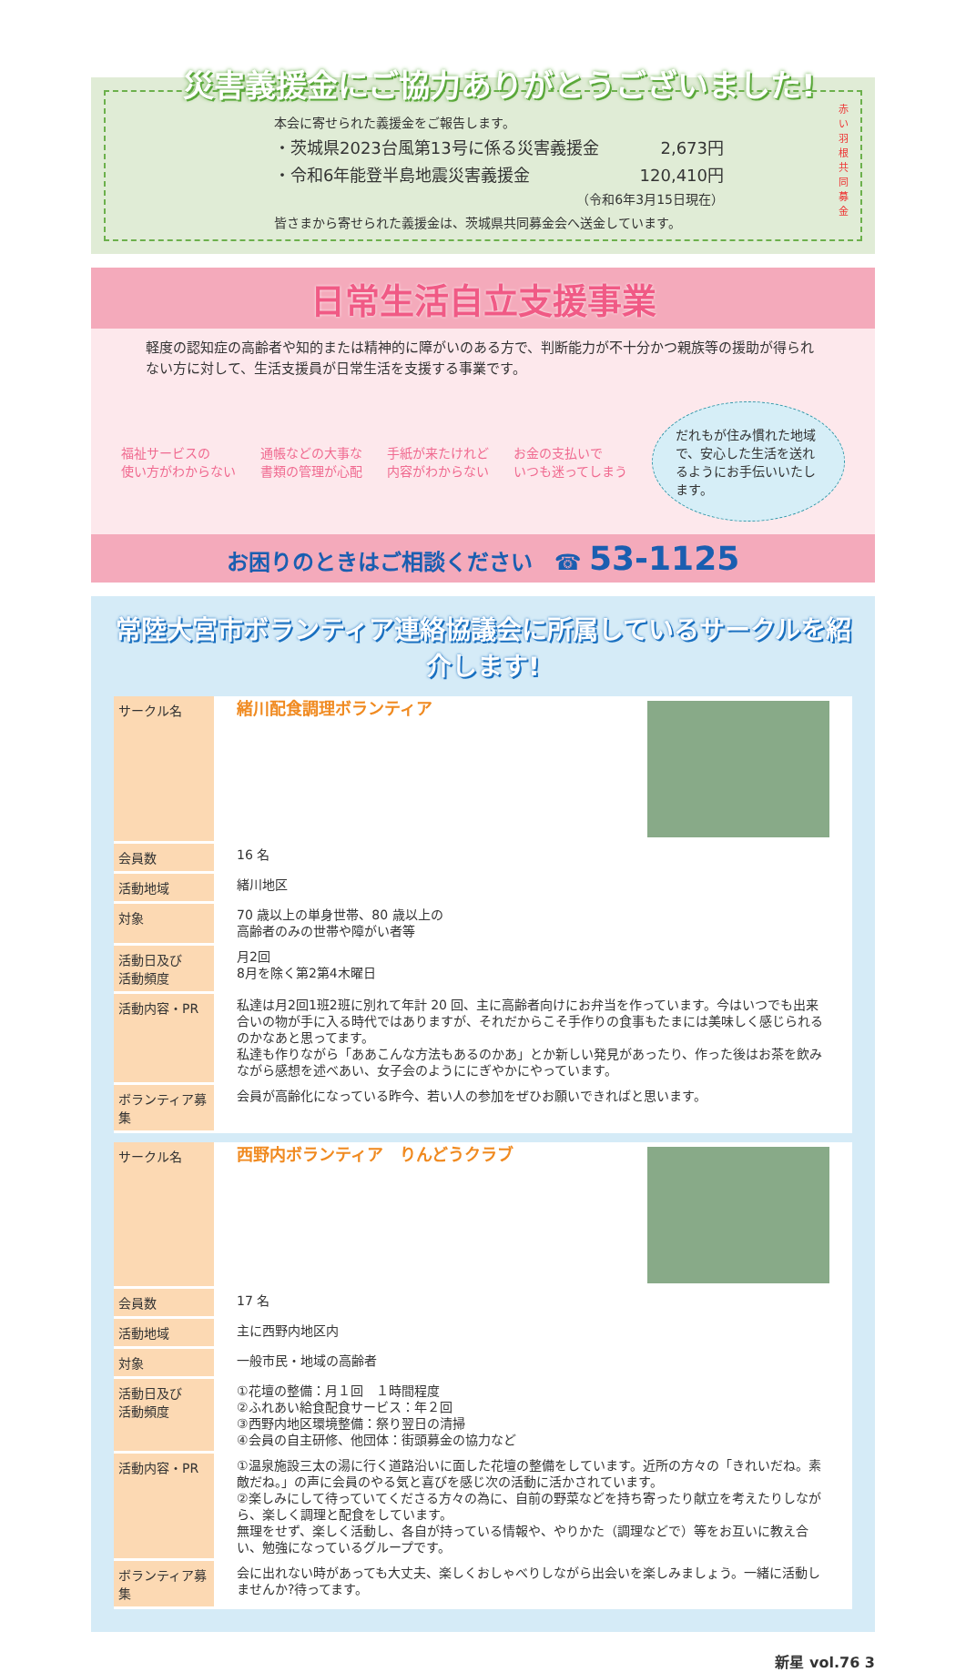災害義援金にご協力ありがとうございました!
本会に寄せられた義援金をご報告します。
・茨城県2023台風第13号に係る災害義援金 2,673円
・令和6年能登半島地震災害義援金 120,410円
（令和6年3月15日現在）
皆さまから寄せられた義援金は、茨城県共同募金会へ送金しています。
赤い羽根共同募金
日常生活自立支援事業
軽度の認知症の高齢者や知的または精神的に障がいのある方で、判断能力が不十分かつ親族等の援助が得られない方に対して、生活支援員が日常生活を支援する事業です。
福祉サービスの
使い方がわからない 通帳などの大事な
書類の管理が心配 手紙が来たけれど
内容がわからない お金の支払いで
いつも迷ってしまう
だれもが住み慣れた地域で、安心した生活を送れるようにお手伝いいたします。
お困りのときはご相談ください　☎ 53-1125
常陸大宮市ボランティア連絡協議会に所属しているサークルを紹介します!
| サークル名 | 緒川配食調理ボランティア |
| 会員数 | 16 名 |
| 活動地域 | 緒川地区 |
| 対象 | 70 歳以上の単身世帯、80 歳以上の 高齢者のみの世帯や障がい者等 |
| 活動日及び 活動頻度 | 月2回 8月を除く第2第4木曜日 |
| 活動内容・PR | 私達は月2回1班2班に別れて年計 20 回、主に高齢者向けにお弁当を作っています。今はいつでも出来合いの物が手に入る時代ではありますが、それだからこそ手作りの食事もたまには美味しく感じられるのかなあと思ってます。 私達も作りながら「ああこんな方法もあるのかあ」とか新しい発見があったり、作った後はお茶を飲みながら感想を述べあい、女子会のようににぎやかにやっています。 |
| ボランティア募集 | 会員が高齢化になっている昨今、若い人の参加をぜひお願いできればと思います。 |
| サークル名 | 西野内ボランティア りんどうクラブ |
| 会員数 | 17 名 |
| 活動地域 | 主に西野内地区内 |
| 対象 | 一般市民・地域の高齢者 |
| 活動日及び 活動頻度 | ①花壇の整備：月１回 １時間程度 ②ふれあい給食配食サービス：年２回 ③西野内地区環境整備：祭り翌日の清掃 ④会員の自主研修、他団体：街頭募金の協力など |
| 活動内容・PR | ①温泉施設三太の湯に行く道路沿いに面した花壇の整備をしています。近所の方々の「きれいだね。素敵だね。」の声に会員のやる気と喜びを感じ次の活動に活かされています。 ②楽しみにして待っていてくださる方々の為に、自前の野菜などを持ち寄ったり献立を考えたりしながら、楽しく調理と配食をしています。 無理をせず、楽しく活動し、各自が持っている情報や、やりかた（調理などで）等をお互いに教え合い、勉強になっているグループです。 |
| ボランティア募集 | 会に出れない時があっても大丈夫、楽しくおしゃべりしながら出会いを楽しみましょう。一緒に活動しませんか?待ってます。 |
新星 vol.76 3